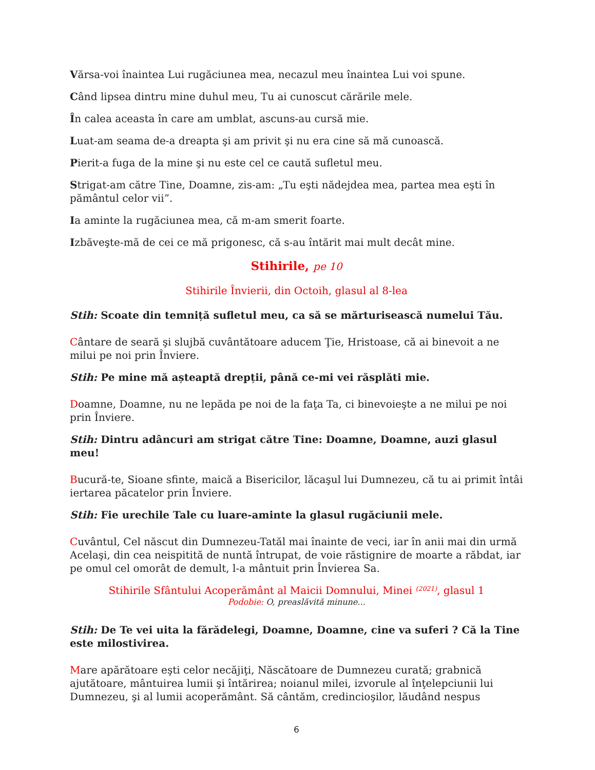Vărsa-voi înaintea Lui rugăciunea mea, necazul meu înaintea Lui voi spune.
Când lipsea dintru mine duhul meu, Tu ai cunoscut cărările mele.
În calea aceasta în care am umblat, ascuns-au cursă mie.
Luat-am seama de-a dreapta şi am privit şi nu era cine să mă cunoască.
Pierit-a fuga de la mine şi nu este cel ce caută sufletul meu.
Strigat-am către Tine, Doamne, zis-am: „Tu eşti nădejdea mea, partea mea eşti în pământul celor vii”.
Ia aminte la rugăciunea mea, că m-am smerit foarte.
Izbăveşte-mă de cei ce mă prigonesc, că s-au întărit mai mult decât mine.
Stihirile, pe 10
Stihirile Învierii, din Octoih, glasul al 8-lea
Stih: Scoate din temniță sufletul meu, ca să se mărturisească numelui Tău.
Cântare de seară şi slujbă cuvântătoare aducem Ţie, Hristoase, că ai binevoit a ne milui pe noi prin Înviere.
Stih: Pe mine mă așteaptă drepții, până ce-mi vei răsplăti mie.
Doamne, Doamne, nu ne lepăda pe noi de la faţa Ta, ci binevoieşte a ne milui pe noi prin Înviere.
Stih: Dintru adâncuri am strigat către Tine: Doamne, Doamne, auzi glasul meu!
Bucură-te, Sioane sfinte, maică a Bisericilor, lăcaşul lui Dumnezeu, că tu ai primit întâi iertarea păcatelor prin Înviere.
Stih: Fie urechile Tale cu luare-aminte la glasul rugăciunii mele.
Cuvântul, Cel născut din Dumnezeu-Tatăl mai înainte de veci, iar în anii mai din urmă Acelaşi, din cea neispitită de nuntă întrupat, de voie răstignire de moarte a răbdat, iar pe omul cel omorât de demult, l-a mântuit prin Învierea Sa.
Stihirile Sfântului Acoperământ al Maicii Domnului, Minei <sup>(2021)</sup>, glasul 1
Podobie: O, preaslăvită minune...
Stih: De Te vei uita la fărădelegi, Doamne, Doamne, cine va suferi ? Că la Tine este milostivirea.
Mare apărătoare eşti celor necăjiţi, Născătoare de Dumnezeu curată; grabnică ajutătoare, mântuirea lumii şi întărirea; noianul milei, izvorule al înţelepciunii lui Dumnezeu, şi al lumii acoperământ. Să cântăm, credincioşilor, lăudând nespus
6